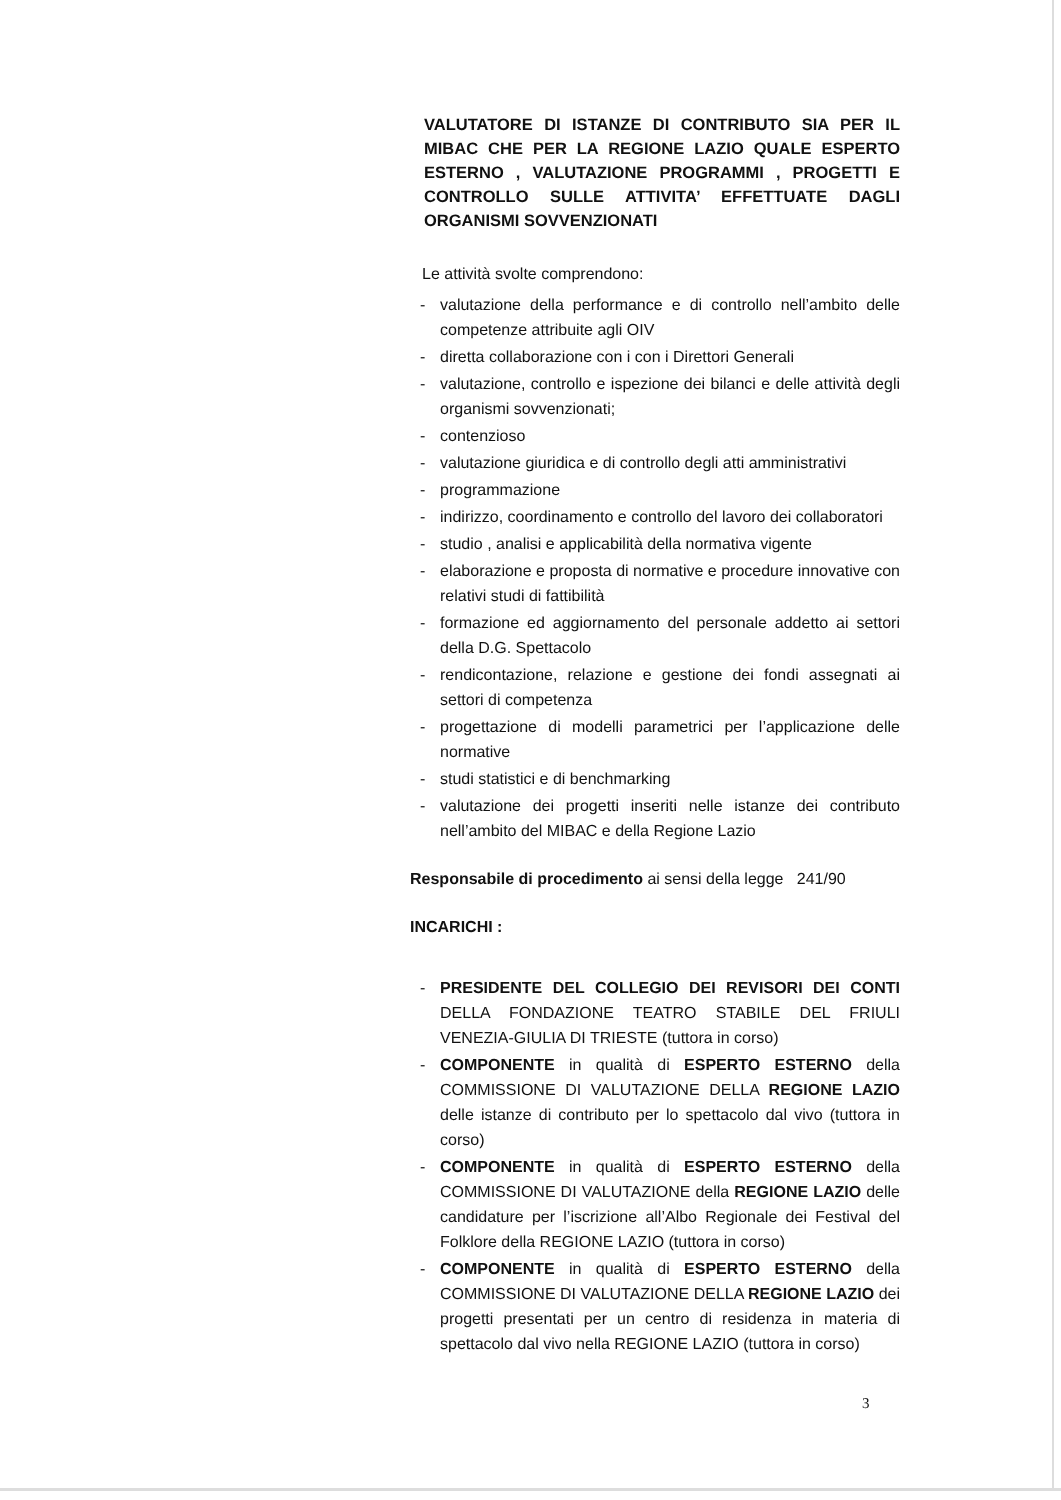VALUTATORE DI ISTANZE DI CONTRIBUTO SIA PER IL MIBAC CHE PER LA REGIONE LAZIO QUALE ESPERTO ESTERNO , VALUTAZIONE PROGRAMMI , PROGETTI E CONTROLLO SULLE ATTIVITA’ EFFETTUATE DAGLI ORGANISMI SOVVENZIONATI
Le attività svolte comprendono:
- valutazione della performance e di controllo nell’ambito delle competenze attribuite agli OIV
- diretta collaborazione con i con i Direttori Generali
- valutazione, controllo e ispezione dei bilanci e delle attività degli organismi sovvenzionati;
- contenzioso
- valutazione giuridica e di controllo degli atti amministrativi
- programmazione
- indirizzo, coordinamento e controllo del lavoro dei collaboratori
- studio , analisi e applicabilità della normativa vigente
- elaborazione e proposta di normative e procedure innovative con relativi studi di fattibilità
- formazione ed aggiornamento del personale addetto ai settori della D.G. Spettacolo
- rendicontazione, relazione e gestione dei fondi assegnati ai settori di competenza
- progettazione di modelli parametrici per l’applicazione delle normative
- studi statistici e di benchmarking
- valutazione dei progetti inseriti nelle istanze dei contributo nell’ambito del MIBAC e della Regione Lazio
Responsabile di procedimento ai sensi della legge 241/90
INCARICHI :
- PRESIDENTE DEL COLLEGIO DEI REVISORI DEI CONTI DELLA FONDAZIONE TEATRO STABILE DEL FRIULI VENEZIA-GIULIA DI TRIESTE (tuttora in corso)
- COMPONENTE in qualità di ESPERTO ESTERNO della COMMISSIONE DI VALUTAZIONE DELLA REGIONE LAZIO delle istanze di contributo per lo spettacolo dal vivo (tuttora in corso)
- COMPONENTE in qualità di ESPERTO ESTERNO della COMMISSIONE DI VALUTAZIONE della REGIONE LAZIO delle candidature per l’iscrizione all’Albo Regionale dei Festival del Folklore della REGIONE LAZIO (tuttora in corso)
- COMPONENTE in qualità di ESPERTO ESTERNO della COMMISSIONE DI VALUTAZIONE DELLA REGIONE LAZIO dei progetti presentati per un centro di residenza in materia di spettacolo dal vivo nella REGIONE LAZIO (tuttora in corso)
3